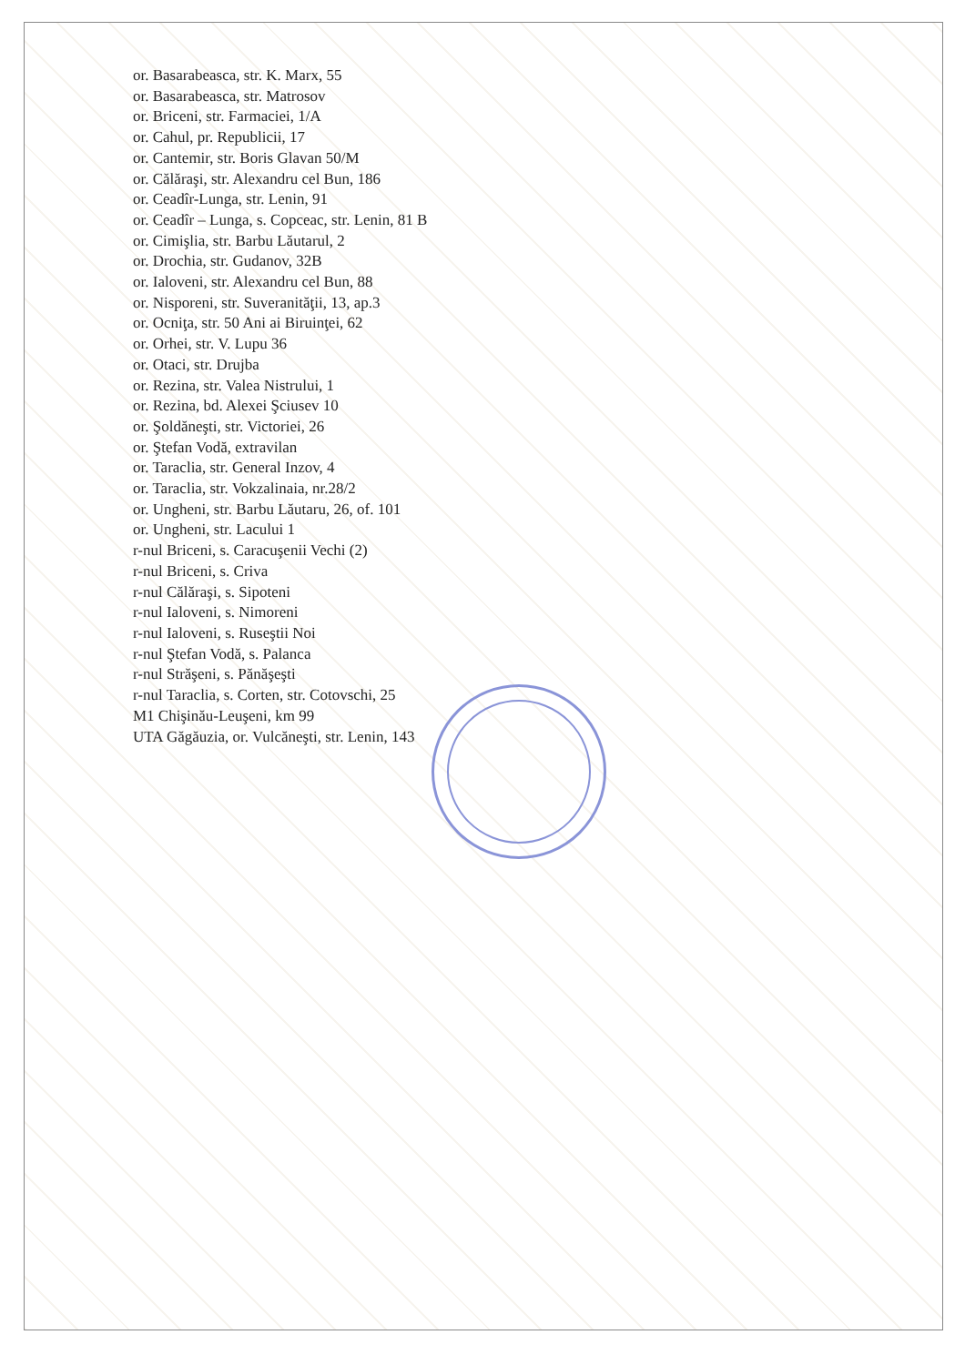or. Basarabeasca, str. K. Marx, 55
or. Basarabeasca, str. Matrosov
or. Briceni, str. Farmaciei, 1/A
or. Cahul, pr. Republicii, 17
or. Cantemir, str. Boris Glavan 50/M
or. Călăraşi, str. Alexandru cel Bun, 186
or. Ceadîr-Lunga, str. Lenin, 91
or. Ceadîr – Lunga, s. Copceac, str. Lenin, 81 B
or. Cimişlia, str. Barbu Lăutarul, 2
or. Drochia, str. Gudanov, 32B
or. Ialoveni, str. Alexandru cel Bun, 88
or. Nisporeni, str. Suveranităţii, 13, ap.3
or. Ocniţa, str. 50 Ani ai Biruinţei, 62
or. Orhei, str. V. Lupu 36
or. Otaci, str. Drujba
or. Rezina, str. Valea Nistrului, 1
or. Rezina, bd. Alexei Şciusev 10
or. Şoldăneşti, str. Victoriei, 26
or. Ştefan Vodă, extravilan
or. Taraclia, str. General Inzov, 4
or. Taraclia, str. Vokzalinaia, nr.28/2
or. Ungheni, str. Barbu Lăutaru, 26, of. 101
or. Ungheni, str. Lacului 1
r-nul Briceni, s. Caracuşenii Vechi (2)
r-nul Briceni, s. Criva
r-nul Călăraşi, s. Sipoteni
r-nul Ialoveni, s. Nimoreni
r-nul Ialoveni, s. Ruseştii Noi
r-nul Ştefan Vodă, s. Palanca
r-nul Străşeni, s. Pănăşeşti
r-nul Taraclia, s. Corten, str. Cotovschi, 25
M1 Chişinău-Leuşeni, km 99
UTA Găgăuzia, or. Vulcăneşti, str. Lenin, 143